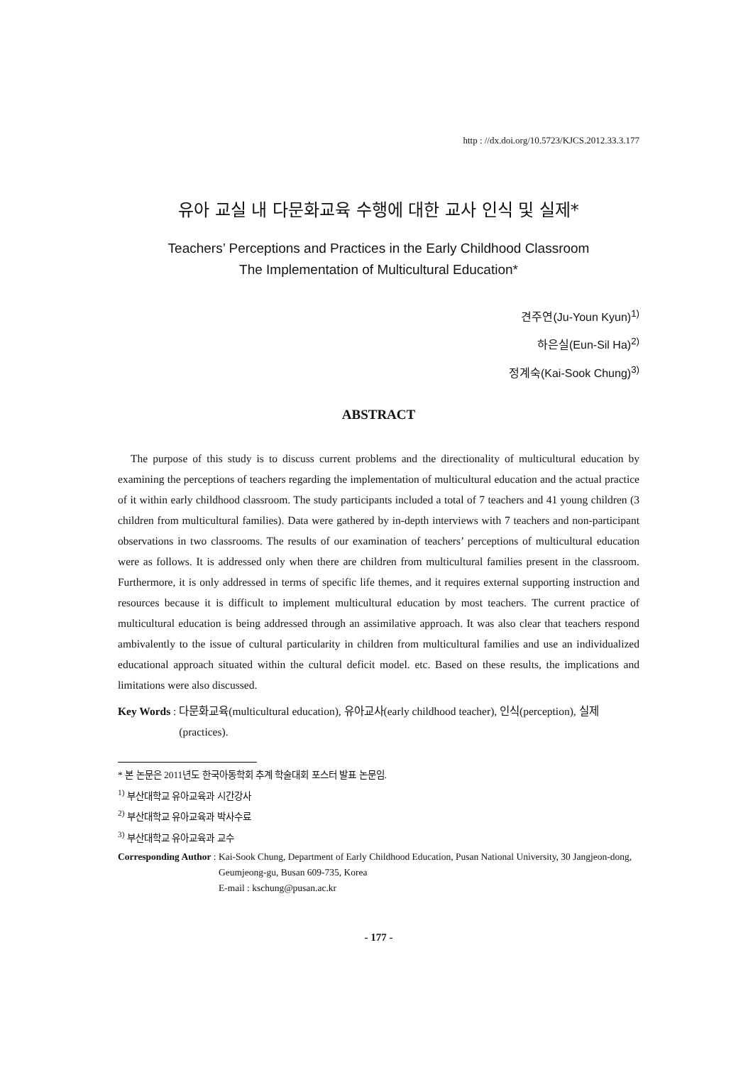http : //dx.doi.org/10.5723/KJCS.2012.33.3.177
유아 교실 내 다문화교육 수행에 대한 교사 인식 및 실제*
Teachers’ Perceptions and Practices in the Early Childhood Classroom
The Implementation of Multicultural Education*
견주연(Ju-Youn Kyun)<sup>1)</sup>
하은실(Eun-Sil Ha)<sup>2)</sup>
정계숙(Kai-Sook Chung)<sup>3)</sup>
ABSTRACT
The purpose of this study is to discuss current problems and the directionality of multicultural education by examining the perceptions of teachers regarding the implementation of multicultural education and the actual practice of it within early childhood classroom. The study participants included a total of 7 teachers and 41 young children (3 children from multicultural families). Data were gathered by in-depth interviews with 7 teachers and non-participant observations in two classrooms. The results of our examination of teachers’ perceptions of multicultural education were as follows. It is addressed only when there are children from multicultural families present in the classroom. Furthermore, it is only addressed in terms of specific life themes, and it requires external supporting instruction and resources because it is difficult to implement multicultural education by most teachers. The current practice of multicultural education is being addressed through an assimilative approach. It was also clear that teachers respond ambivalently to the issue of cultural particularity in children from multicultural families and use an individualized educational approach situated within the cultural deficit model. etc. Based on these results, the implications and limitations were also discussed.
Key Words : 다문화교육(multicultural education), 유아교사(early childhood teacher), 인식(perception), 실제(practices).
* 본 논문은 2011년도 한국아동학회 추계 학술대회 포스터 발표 논문임.
<sup>1)</sup> 부산대학교 유아교육과 시간강사
<sup>2)</sup> 부산대학교 유아교육과 박사수료
<sup>3)</sup> 부산대학교 유아교육과 교수
Corresponding Author : Kai-Sook Chung, Department of Early Childhood Education, Pusan National University, 30 Jangjeon-dong, Geumjeong-gu, Busan 609-735, Korea
E-mail : kschung@pusan.ac.kr
- 177 -